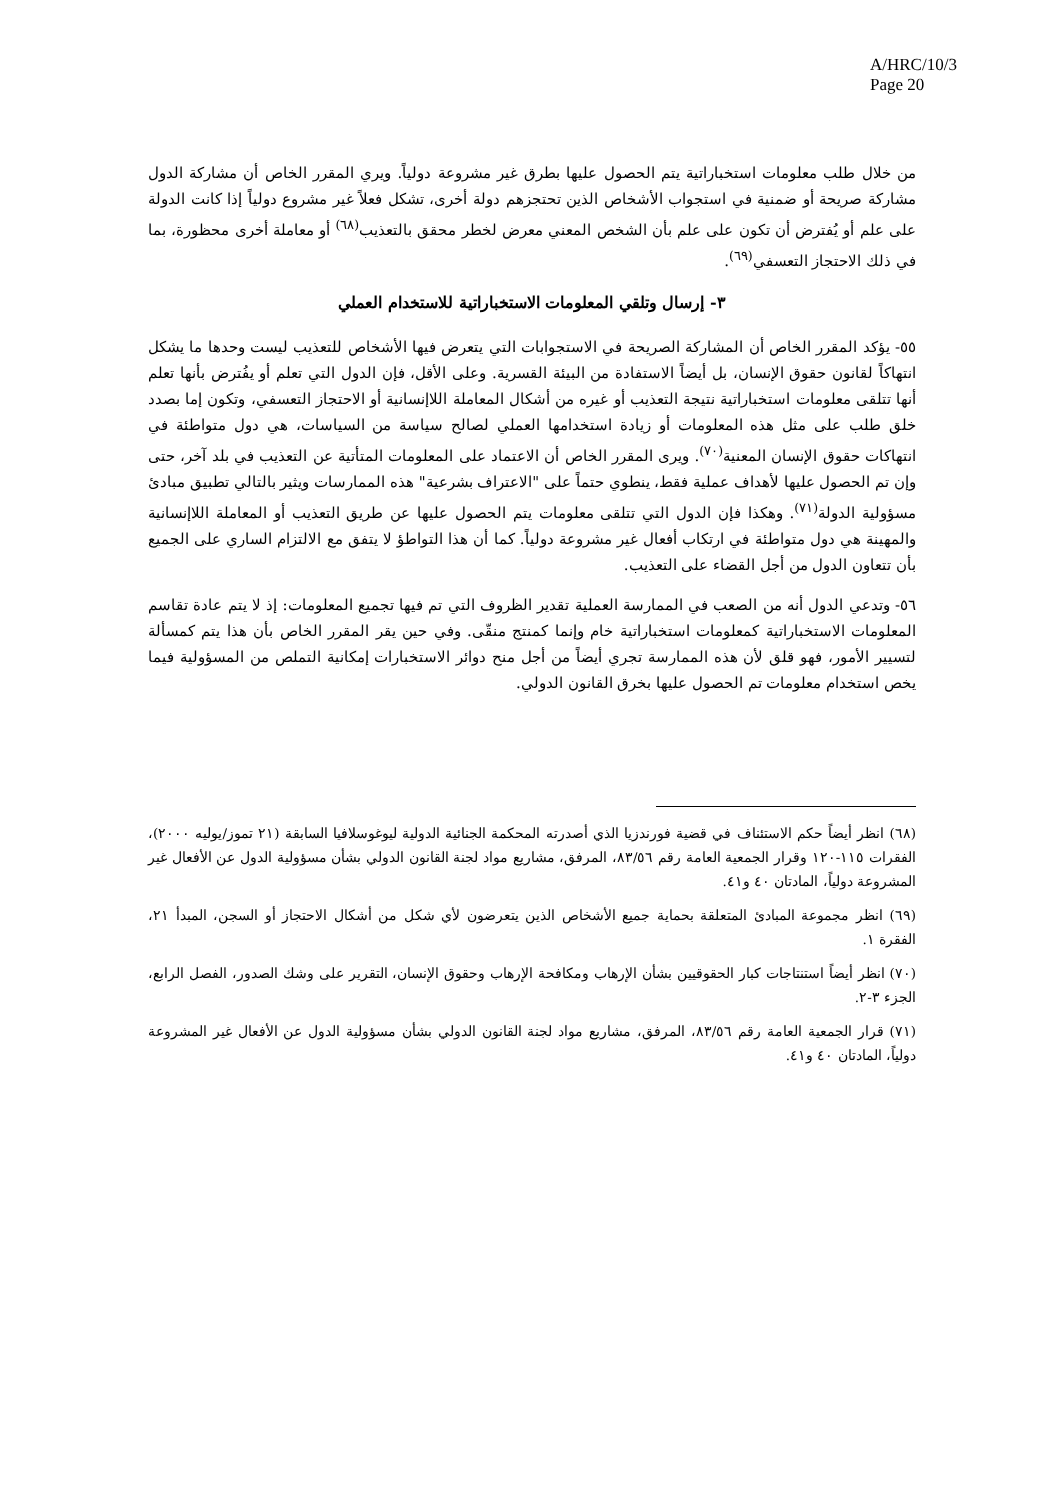A/HRC/10/3
Page 20
من خلال طلب معلومات استخباراتية يتم الحصول عليها بطرق غير مشروعة دولياً. ويري المقرر الخاص أن مشاركة الدول مشاركة صريحة أو ضمنية في استجواب الأشخاص الذين تحتجزهم دولة أخرى، تشكل فعلاً غير مشروع دولياً إذا كانت الدولة على علم أو يُفترض أن تكون على علم بأن الشخص المعني معرض لخطر محقق بالتعذيب<sup>(٦٨)</sup> أو معاملة أخرى محظورة، بما في ذلك الاحتجاز التعسفي<sup>(٦٩)</sup>.
٣- إرسال وتلقي المعلومات الاستخباراتية للاستخدام العملي
٥٥- يؤكد المقرر الخاص أن المشاركة الصريحة في الاستجوابات التي يتعرض فيها الأشخاص للتعذيب ليست وحدها ما يشكل انتهاكاً لقانون حقوق الإنسان، بل أيضاً الاستفادة من البيئة القسرية. وعلى الأقل، فإن الدول التي تعلم أو يفُترض بأنها تعلم أنها تتلقى معلومات استخباراتية نتيجة التعذيب أو غيره من أشكال المعاملة اللاإنسانية أو الاحتجاز التعسفي، وتكون إما بصدد خلق طلب على مثل هذه المعلومات أو زيادة استخدامها العملي لصالح سياسة من السياسات، هي دول متواطئة في انتهاكات حقوق الإنسان المعنية<sup>(٧٠)</sup>. ويرى المقرر الخاص أن الاعتماد على المعلومات المتأتية عن التعذيب في بلد آخر، حتى وإن تم الحصول عليها لأهداف عملية فقط، ينطوي حتماً على "الاعتراف بشرعية" هذه الممارسات ويثير بالتالي تطبيق مبادئ مسؤولية الدولة<sup>(٧١)</sup>. وهكذا فإن الدول التي تتلقى معلومات يتم الحصول عليها عن طريق التعذيب أو المعاملة اللاإنسانية والمهينة هي دول متواطئة في ارتكاب أفعال غير مشروعة دولياً. كما أن هذا التواطؤ لا يتفق مع الالتزام الساري على الجميع بأن تتعاون الدول من أجل القضاء على التعذيب.
٥٦- وتدعي الدول أنه من الصعب في الممارسة العملية تقدير الظروف التي تم فيها تجميع المعلومات: إذ لا يتم عادة تقاسم المعلومات الاستخباراتية كمعلومات استخباراتية خام وإنما كمنتج منقّى. وفي حين يقر المقرر الخاص بأن هذا يتم كمسألة لتسيير الأمور، فهو قلق لأن هذه الممارسة تجري أيضاً من أجل منح دوائر الاستخبارات إمكانية التملص من المسؤولية فيما يخص استخدام معلومات تم الحصول عليها بخرق القانون الدولي.
(٦٨) انظر أيضاً حكم الاستئناف في قضية فورندزيا الذي أصدرته المحكمة الجنائية الدولية ليوغوسلافيا السابقة (٢١ تموز/يوليه ٢٠٠٠)، الفقرات ١١٥-١٢٠ وقرار الجمعية العامة رقم ٨٣/٥٦، المرفق، مشاريع مواد لجنة القانون الدولي بشأن مسؤولية الدول عن الأفعال غير المشروعة دولياً، المادتان ٤٠ و٤١.
(٦٩) انظر مجموعة المبادئ المتعلقة بحماية جميع الأشخاص الذين يتعرضون لأي شكل من أشكال الاحتجاز أو السجن، المبدأ ٢١، الفقرة ١.
(٧٠) انظر أيضاً استنتاجات كبار الحقوقيين بشأن الإرهاب ومكافحة الإرهاب وحقوق الإنسان، التقرير على وشك الصدور، الفصل الرابع، الجزء ٣-٢.
(٧١) قرار الجمعية العامة رقم ٨٣/٥٦، المرفق، مشاريع مواد لجنة القانون الدولي بشأن مسؤولية الدول عن الأفعال غير المشروعة دولياً، المادتان ٤٠ و٤١.